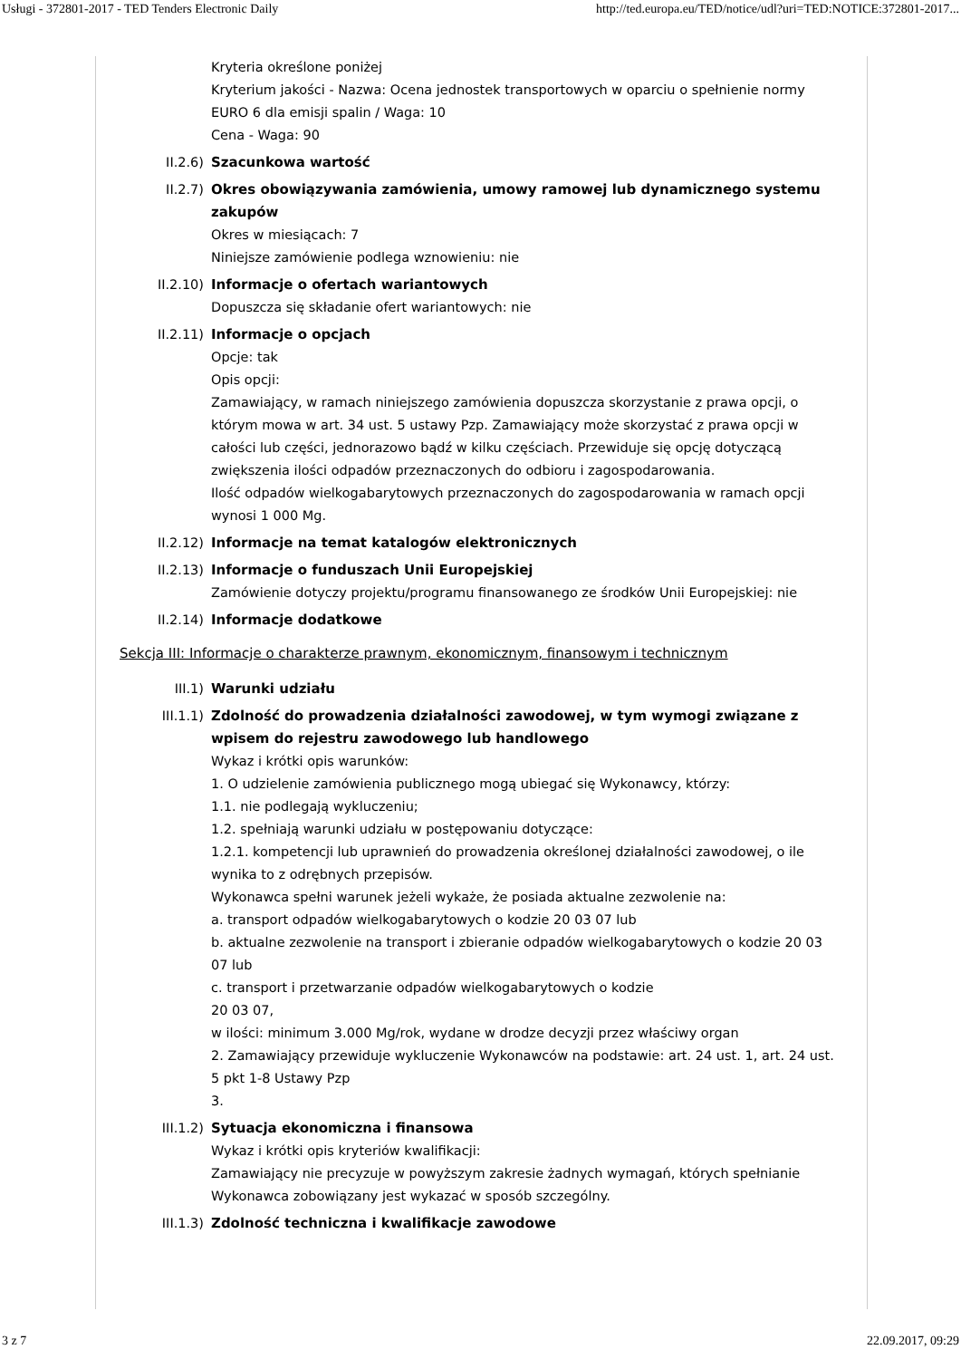Usługi - 372801-2017 - TED Tenders Electronic Daily http://ted.europa.eu/TED/notice/udl?uri=TED:NOTICE:372801-2017...
Kryteria określone poniżej
Kryterium jakości - Nazwa: Ocena jednostek transportowych w oparciu o spełnienie normy EURO 6 dla emisji spalin / Waga: 10
Cena - Waga: 90
II.2.6) Szacunkowa wartość
II.2.7) Okres obowiązywania zamówienia, umowy ramowej lub dynamicznego systemu zakupów
Okres w miesiącach: 7
Niniejsze zamówienie podlega wznowieniu: nie
II.2.10) Informacje o ofertach wariantowych
Dopuszcza się składanie ofert wariantowych: nie
II.2.11) Informacje o opcjach
Opcje: tak
Opis opcji:
Zamawiający, w ramach niniejszego zamówienia dopuszcza skorzystanie z prawa opcji, o którym mowa w art. 34 ust. 5 ustawy Pzp. Zamawiający może skorzystać z prawa opcji w całości lub części, jednorazowo bądź w kilku częściach. Przewiduje się opcję dotyczącą zwiększenia ilości odpadów przeznaczonych do odbioru i zagospodarowania.
Ilość odpadów wielkogabarytowych przeznaczonych do zagospodarowania w ramach opcji wynosi 1 000 Mg.
II.2.12) Informacje na temat katalogów elektronicznych
II.2.13) Informacje o funduszach Unii Europejskiej
Zamówienie dotyczy projektu/programu finansowanego ze środków Unii Europejskiej: nie
II.2.14) Informacje dodatkowe
Sekcja III: Informacje o charakterze prawnym, ekonomicznym, finansowym i technicznym
III.1) Warunki udziału
III.1.1) Zdolność do prowadzenia działalności zawodowej, w tym wymogi związane z wpisem do rejestru zawodowego lub handlowego
Wykaz i krótki opis warunków:
1. O udzielenie zamówienia publicznego mogą ubiegać się Wykonawcy, którzy:
1.1. nie podlegają wykluczeniu;
1.2. spełniają warunki udziału w postępowaniu dotyczące:
1.2.1. kompetencji lub uprawnień do prowadzenia określonej działalności zawodowej, o ile wynika to z odrębnych przepisów.
Wykonawca spełni warunek jeżeli wykaże, że posiada aktualne zezwolenie na:
a. transport odpadów wielkogabarytowych o kodzie 20 03 07 lub
b. aktualne zezwolenie na transport i zbieranie odpadów wielkogabarytowych o kodzie 20 03 07 lub
c. transport i przetwarzanie odpadów wielkogabarytowych o kodzie
20 03 07,
w ilości: minimum 3.000 Mg/rok, wydane w drodze decyzji przez właściwy organ
2. Zamawiający przewiduje wykluczenie Wykonawców na podstawie: art. 24 ust. 1, art. 24 ust. 5 pkt 1-8 Ustawy Pzp
3.
III.1.2) Sytuacja ekonomiczna i finansowa
Wykaz i krótki opis kryteriów kwalifikacji:
Zamawiający nie precyzuje w powyższym zakresie żadnych wymagań, których spełnianie Wykonawca zobowiązany jest wykazać w sposób szczególny.
III.1.3) Zdolność techniczna i kwalifikacje zawodowe
3 z 7 22.09.2017, 09:29